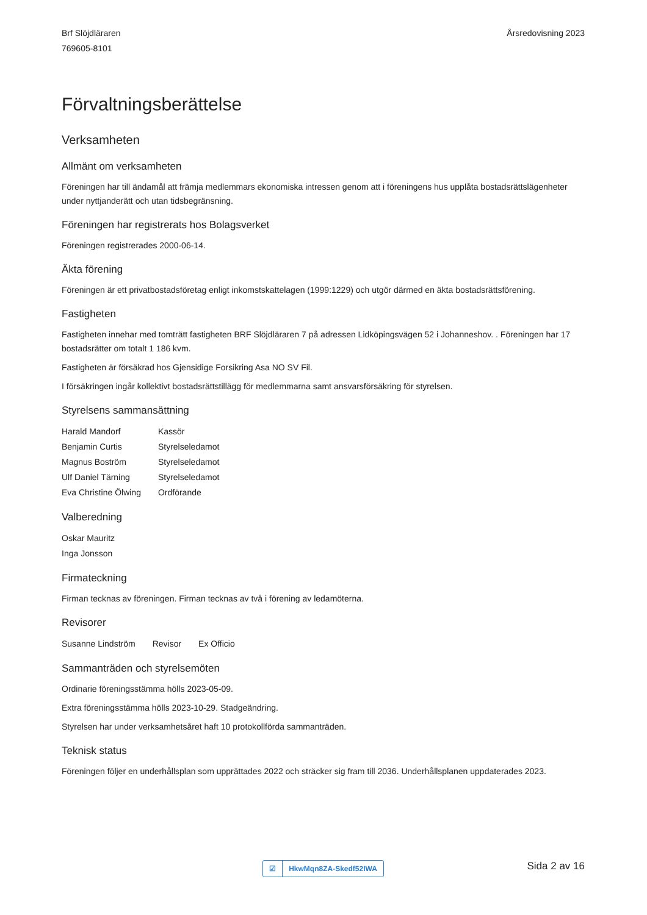Brf Slöjdläraren
769605-8101
Årsredovisning 2023
Förvaltningsberättelse
Verksamheten
Allmänt om verksamheten
Föreningen har till ändamål att främja medlemmars ekonomiska intressen genom att i föreningens hus upplåta bostadsrättslägenheter under nyttjanderätt och utan tidsbegränsning.
Föreningen har registrerats hos Bolagsverket
Föreningen registrerades 2000-06-14.
Äkta förening
Föreningen är ett privatbostadsföretag enligt inkomstskattelagen (1999:1229) och utgör därmed en äkta bostadsrättsförening.
Fastigheten
Fastigheten innehar med tomträtt fastigheten BRF Slöjdläraren 7 på adressen Lidköpingsvägen 52 i Johanneshov. . Föreningen har 17 bostadsrätter om totalt 1 186 kvm.
Fastigheten är försäkrad hos Gjensidige Forsikring Asa NO SV Fil.
I försäkringen ingår kollektivt bostadsrättstillägg för medlemmarna samt ansvarsförsäkring för styrelsen.
Styrelsens sammansättning
| Harald Mandorf | Kassör |
| Benjamin Curtis | Styrelseledamot |
| Magnus Boström | Styrelseledamot |
| Ulf Daniel Tärning | Styrelseledamot |
| Eva Christine Ölwing | Ordförande |
Valberedning
| Oskar Mauritz |
| Inga Jonsson |
Firmateckning
Firman tecknas av föreningen. Firman tecknas av två i förening av ledamöterna.
Revisorer
| Susanne Lindström | Revisor | Ex Officio |
Sammanträden och styrelsemöten
Ordinarie föreningsstämma hölls 2023-05-09.
Extra föreningsstämma hölls 2023-10-29. Stadgeändring.
Styrelsen har under verksamhetsåret haft 10 protokollförda sammanträden.
Teknisk status
Föreningen följer en underhållsplan som upprättades 2022 och sträcker sig fram till 2036. Underhållsplanen uppdaterades 2023.
☑ HkwMqn8ZA-Skedf52IWA
Sida 2 av 16